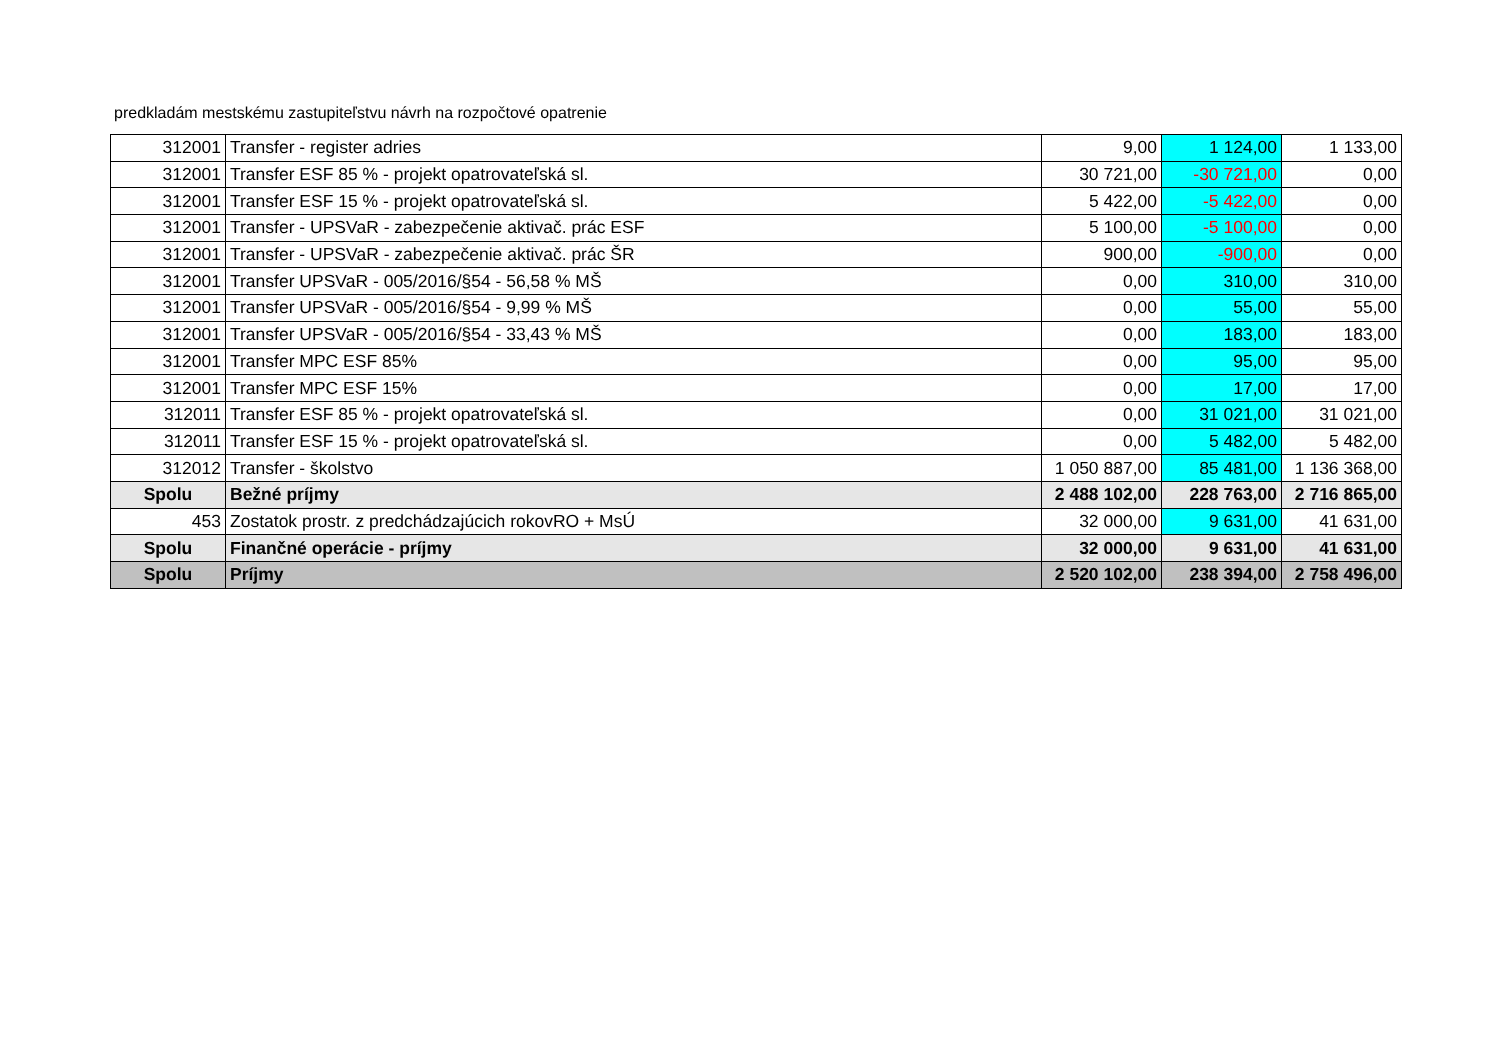predkladám mestskému zastupiteľstvu návrh na rozpočtové opatrenie
| 312001 | Transfer - register adries | 9,00 | 1 124,00 | 1 133,00 |
| 312001 | Transfer ESF 85 % - projekt opatrovateľská sl. | 30 721,00 | -30 721,00 | 0,00 |
| 312001 | Transfer ESF 15 % - projekt opatrovateľská sl. | 5 422,00 | -5 422,00 | 0,00 |
| 312001 | Transfer - UPSVaR - zabezpečenie aktivač. prác ESF | 5 100,00 | -5 100,00 | 0,00 |
| 312001 | Transfer - UPSVaR - zabezpečenie aktivač. prác ŠR | 900,00 | -900,00 | 0,00 |
| 312001 | Transfer UPSVaR - 005/2016/§54 - 56,58 % MŠ | 0,00 | 310,00 | 310,00 |
| 312001 | Transfer UPSVaR - 005/2016/§54 - 9,99 % MŠ | 0,00 | 55,00 | 55,00 |
| 312001 | Transfer UPSVaR - 005/2016/§54 - 33,43 % MŠ | 0,00 | 183,00 | 183,00 |
| 312001 | Transfer MPC ESF 85% | 0,00 | 95,00 | 95,00 |
| 312001 | Transfer MPC ESF 15% | 0,00 | 17,00 | 17,00 |
| 312011 | Transfer ESF 85 % - projekt opatrovateľská sl. | 0,00 | 31 021,00 | 31 021,00 |
| 312011 | Transfer ESF 15 % - projekt opatrovateľská sl. | 0,00 | 5 482,00 | 5 482,00 |
| 312012 | Transfer - školstvo | 1 050 887,00 | 85 481,00 | 1 136 368,00 |
| Spolu | Bežné príjmy | 2 488 102,00 | 228 763,00 | 2 716 865,00 |
| 453 | Zostatok prostr. z predchádzajúcich rokovRO + MsÚ | 32 000,00 | 9 631,00 | 41 631,00 |
| Spolu | Finančné operácie - príjmy | 32 000,00 | 9 631,00 | 41 631,00 |
| Spolu | Príjmy | 2 520 102,00 | 238 394,00 | 2 758 496,00 |